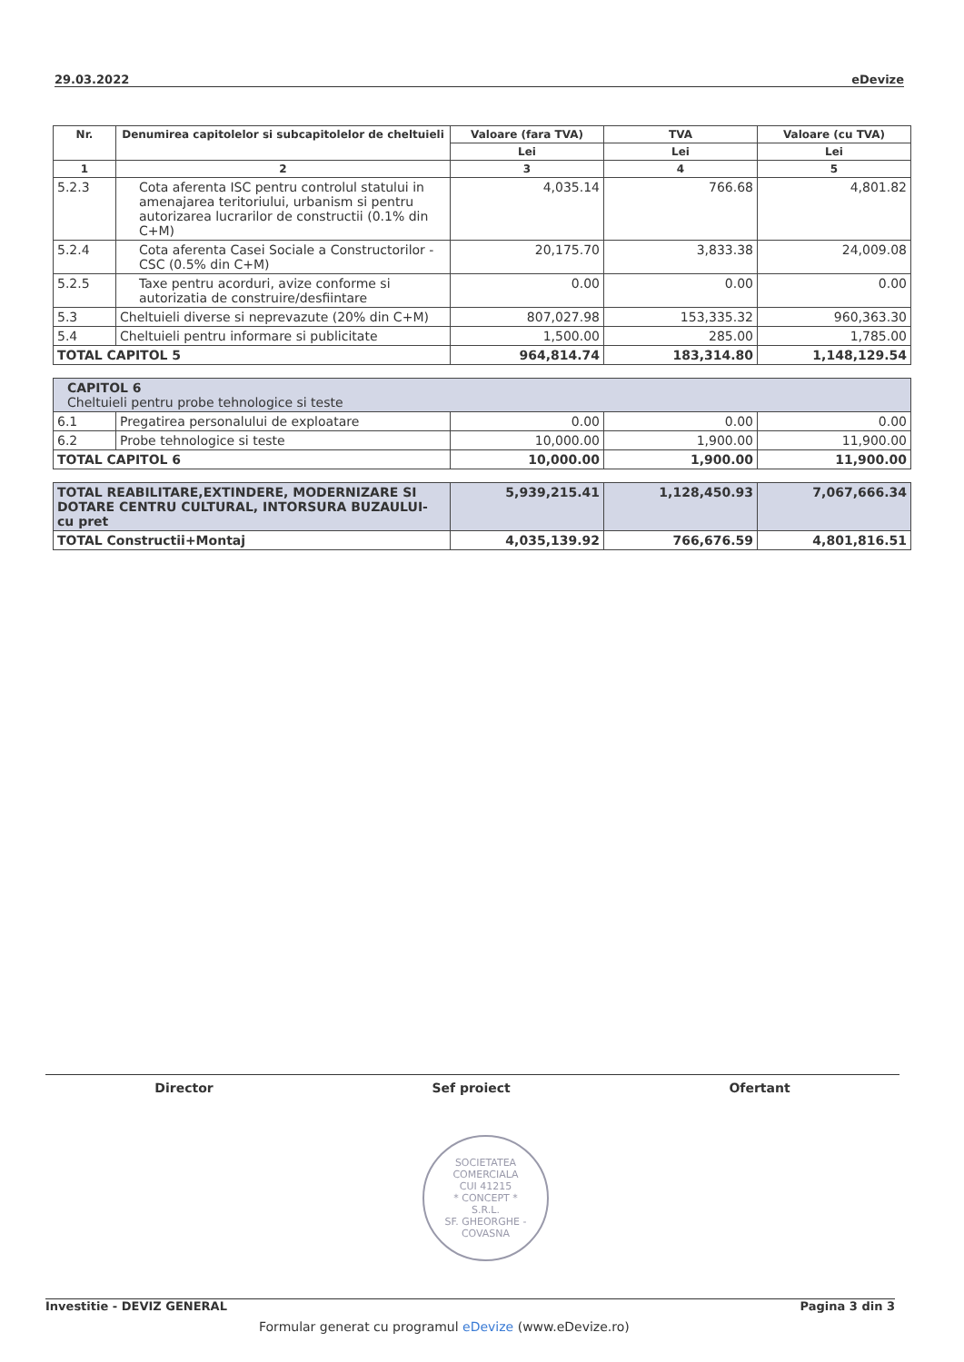29.03.2022 eDevize
| Nr. | Denumirea capitolelor si subcapitolelor de cheltuieli | Valoare (fara TVA) | TVA | Valoare (cu TVA) |
| --- | --- | --- | --- | --- |
| | | Lei | Lei | Lei |
| 1 | 2 | 3 | 4 | 5 |
| 5.2.3 | Cota aferenta ISC pentru controlul statului in amenajarea teritoriului, urbanism si pentru autorizarea lucrarilor de constructii (0.1% din C+M) | 4,035.14 | 766.68 | 4,801.82 |
| 5.2.4 | Cota aferenta Casei Sociale a Constructorilor - CSC (0.5% din C+M) | 20,175.70 | 3,833.38 | 24,009.08 |
| 5.2.5 | Taxe pentru acorduri, avize conforme si autorizatia de construire/desfiintare | 0.00 | 0.00 | 0.00 |
| 5.3 | Cheltuieli diverse si neprevazute (20% din C+M) | 807,027.98 | 153,335.32 | 960,363.30 |
| 5.4 | Cheltuieli pentru informare si publicitate | 1,500.00 | 285.00 | 1,785.00 |
| TOTAL CAPITOL 5 | | 964,814.74 | 183,314.80 | 1,148,129.54 |
| CAPITOL 6 Cheltuieli pentru probe tehnologice si teste | | | | |
| 6.1 | Pregatirea personalului de exploatare | 0.00 | 0.00 | 0.00 |
| 6.2 | Probe tehnologice si teste | 10,000.00 | 1,900.00 | 11,900.00 |
| TOTAL CAPITOL 6 | | 10,000.00 | 1,900.00 | 11,900.00 |
| TOTAL REABILITARE,EXTINDERE, MODERNIZARE SI DOTARE CENTRU CULTURAL, INTORSURA BUZAULUI- cu pret | 5,939,215.41 | 1,128,450.93 | 7,067,666.34 |
| TOTAL Constructii+Montaj | 4,035,139.92 | 766,676.59 | 4,801,816.51 |
Director Sef proiect Ofertant
SOCIETATEA COMERCIALA
CUI 41215
* CONCEPT *
S.R.L.
SF. GHEORGHE - COVASNA
Investitie - DEVIZ GENERAL Pagina 3 din 3
Formular generat cu programul eDevize (www.eDevize.ro)